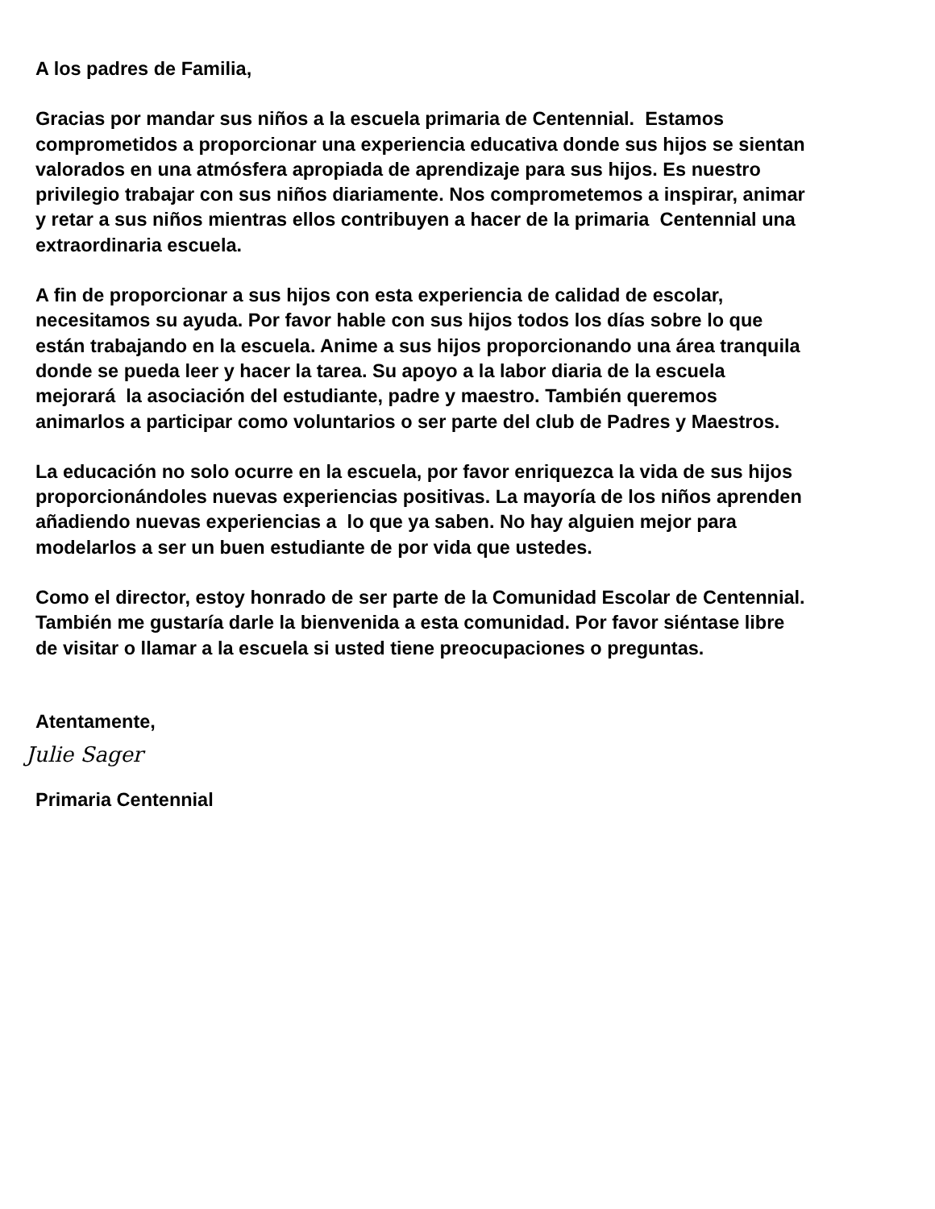A los padres de Familia,
Gracias por mandar sus niños a la escuela primaria de Centennial. Estamos
comprometidos a proporcionar una experiencia educativa donde sus hijos se sientan
valorados en una atmósfera apropiada de aprendizaje para sus hijos. Es nuestro
privilegio trabajar con sus niños diariamente. Nos comprometemos a inspirar, animar
y retar a sus niños mientras ellos contribuyen a hacer de la primaria Centennial una
extraordinaria escuela.
A fin de proporcionar a sus hijos con esta experiencia de calidad de escolar,
necesitamos su ayuda. Por favor hable con sus hijos todos los días sobre lo que
están trabajando en la escuela. Anime a sus hijos proporcionando una área tranquila
donde se pueda leer y hacer la tarea. Su apoyo a la labor diaria de la escuela
mejorará la asociación del estudiante, padre y maestro. También queremos
animarlos a participar como voluntarios o ser parte del club de Padres y Maestros.
La educación no solo ocurre en la escuela, por favor enriquezca la vida de sus hijos
proporcionándoles nuevas experiencias positivas. La mayoría de los niños aprenden
añadiendo nuevas experiencias a lo que ya saben. No hay alguien mejor para
modelarlos a ser un buen estudiante de por vida que ustedes.
Como el director, estoy honrado de ser parte de la Comunidad Escolar de Centennial.
También me gustaría darle la bienvenida a esta comunidad. Por favor siéntase libre
de visitar o llamar a la escuela si usted tiene preocupaciones o preguntas.
Atentamente,
Julie Sager
Primaria Centennial